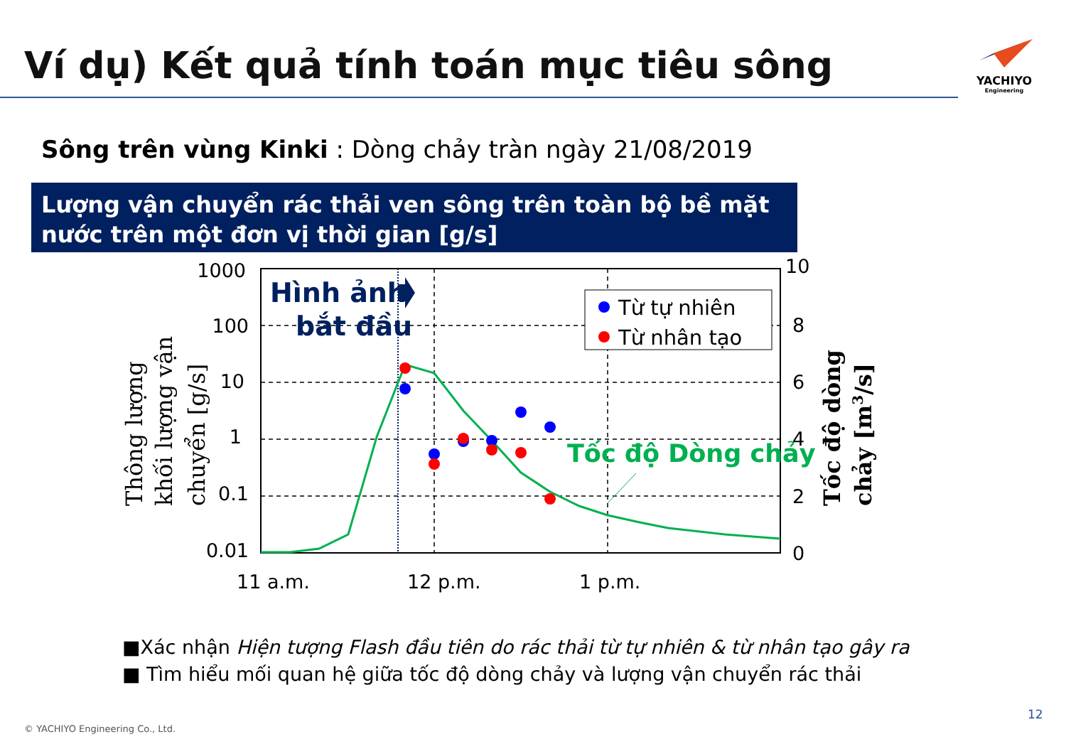Ví dụ) Kết quả tính toán mục tiêu sông
YACHIYO
Engineering
Sông trên vùng Kinki : Dòng chảy tràn ngày 21/08/2019
Lượng vận chuyển rác thải ven sông trên toàn bộ bề mặt nước trên một đơn vị thời gian [g/s]
Từ tự nhiên
Từ nhân tạo
Hình ảnh
bắt đầu
Tốc độ Dòng chảy
1000
100
10
1
0.1
0.01
10
8
6
4
2
0
11 a.m.
12 p.m.
1 p.m.
Thông lượng
khối lượng vận
chuyển [g/s]
Tốc độ dòng
chảy [m3/s]
■Xác nhận Hiện tượng Flash đầu tiên do rác thải từ tự nhiên & từ nhân tạo gây ra
■ Tìm hiểu mối quan hệ giữa tốc độ dòng chảy và lượng vận chuyển rác thải
© YACHIYO Engineering Co., Ltd.
12